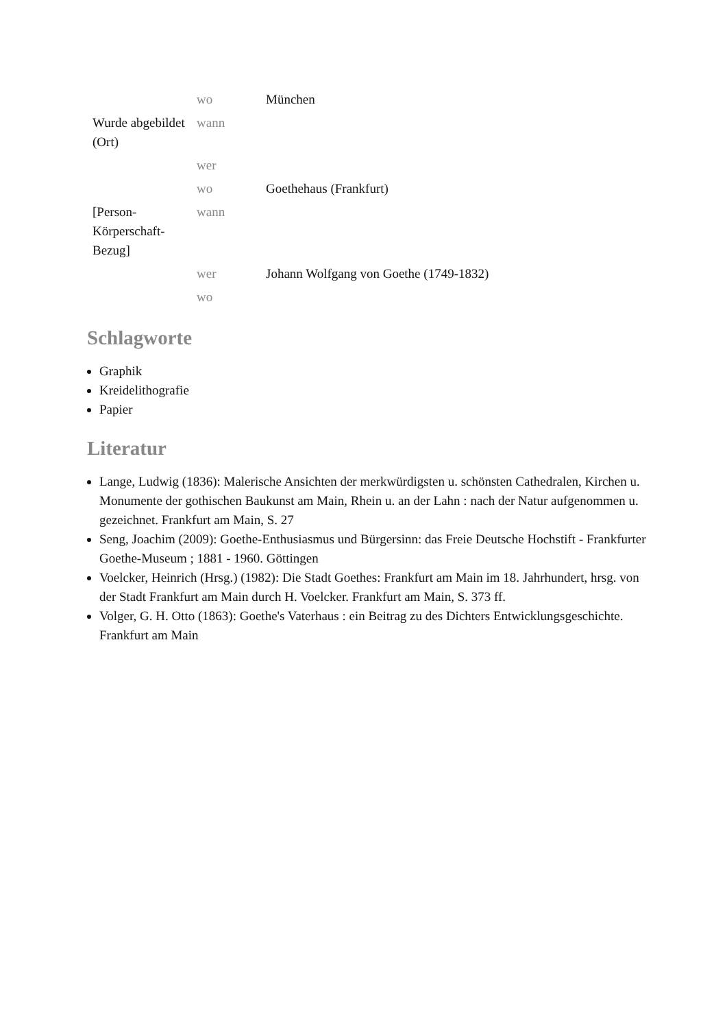| | wo | München |
| Wurde abgebildet (Ort) | wann | |
| | wer | |
| | wo | Goethehaus (Frankfurt) |
| [Person-Körperschaft-Bezug] | wann | |
| | wer | Johann Wolfgang von Goethe (1749-1832) |
| | wo | |
Schlagworte
Graphik
Kreidelithografie
Papier
Literatur
Lange, Ludwig (1836): Malerische Ansichten der merkwürdigsten u. schönsten Cathedralen, Kirchen u. Monumente der gothischen Baukunst am Main, Rhein u. an der Lahn : nach der Natur aufgenommen u. gezeichnet. Frankfurt am Main, S. 27
Seng, Joachim (2009): Goethe-Enthusiasmus und Bürgersinn: das Freie Deutsche Hochstift - Frankfurter Goethe-Museum ; 1881 - 1960. Göttingen
Voelcker, Heinrich (Hrsg.) (1982): Die Stadt Goethes: Frankfurt am Main im 18. Jahrhundert, hrsg. von der Stadt Frankfurt am Main durch H. Voelcker. Frankfurt am Main, S. 373 ff.
Volger, G. H. Otto (1863): Goethe's Vaterhaus : ein Beitrag zu des Dichters Entwicklungsgeschichte. Frankfurt am Main